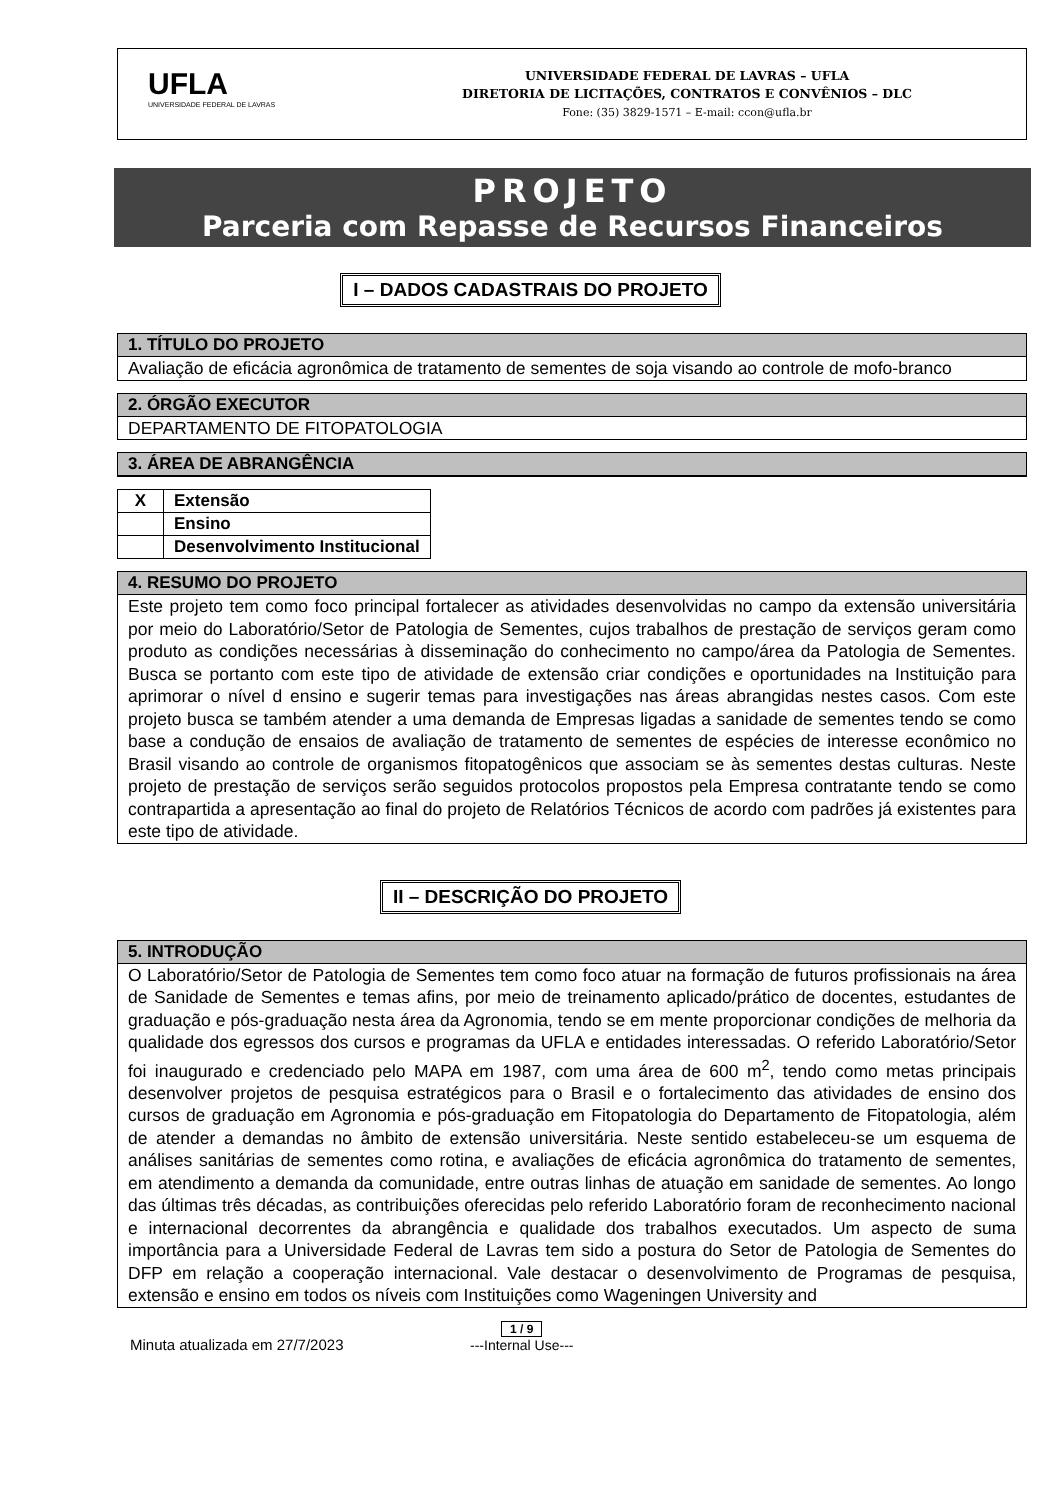UFLA
UNIVERSIDADE FEDERAL DE LAVRAS
UNIVERSIDADE FEDERAL DE LAVRAS – UFLA
DIRETORIA DE LICITAÇÕES, CONTRATOS E CONVÊNIOS – DLC
Fone: (35) 3829-1571 – E-mail: ccon@ufla.br
PROJETO
Parceria com Repasse de Recursos Financeiros
I – DADOS CADASTRAIS DO PROJETO
1. TÍTULO DO PROJETO
Avaliação de eficácia agronômica de tratamento de sementes de soja visando ao controle de mofo-branco
2. ÓRGÃO EXECUTOR
DEPARTAMENTO DE FITOPATOLOGIA
3. ÁREA DE ABRANGÊNCIA
| X | Extensão |
| | Ensino |
| | Desenvolvimento Institucional |
4. RESUMO DO PROJETO
Este projeto tem como foco principal fortalecer as atividades desenvolvidas no campo da extensão universitária por meio do Laboratório/Setor de Patologia de Sementes, cujos trabalhos de prestação de serviços geram como produto as condições necessárias à disseminação do conhecimento no campo/área da Patologia de Sementes. Busca se portanto com este tipo de atividade de extensão criar condições e oportunidades na Instituição para aprimorar o nível d ensino e sugerir temas para investigações nas áreas abrangidas nestes casos. Com este projeto busca se também atender a uma demanda de Empresas ligadas a sanidade de sementes tendo se como base a condução de ensaios de avaliação de tratamento de sementes de espécies de interesse econômico no Brasil visando ao controle de organismos fitopatogênicos que associam se às sementes destas culturas. Neste projeto de prestação de serviços serão seguidos protocolos propostos pela Empresa contratante tendo se como contrapartida a apresentação ao final do projeto de Relatórios Técnicos de acordo com padrões já existentes para este tipo de atividade.
II – DESCRIÇÃO DO PROJETO
5. INTRODUÇÃO
O Laboratório/Setor de Patologia de Sementes tem como foco atuar na formação de futuros profissionais na área de Sanidade de Sementes e temas afins, por meio de treinamento aplicado/prático de docentes, estudantes de graduação e pós-graduação nesta área da Agronomia, tendo se em mente proporcionar condições de melhoria da qualidade dos egressos dos cursos e programas da UFLA e entidades interessadas. O referido Laboratório/Setor foi inaugurado e credenciado pelo MAPA em 1987, com uma área de 600 m<sup>2</sup>, tendo como metas principais desenvolver projetos de pesquisa estratégicos para o Brasil e o fortalecimento das atividades de ensino dos cursos de graduação em Agronomia e pós-graduação em Fitopatologia do Departamento de Fitopatologia, além de atender a demandas no âmbito de extensão universitária. Neste sentido estabeleceu-se um esquema de análises sanitárias de sementes como rotina, e avaliações de eficácia agronômica do tratamento de sementes, em atendimento a demanda da comunidade, entre outras linhas de atuação em sanidade de sementes. Ao longo das últimas três décadas, as contribuições oferecidas pelo referido Laboratório foram de reconhecimento nacional e internacional decorrentes da abrangência e qualidade dos trabalhos executados. Um aspecto de suma importância para a Universidade Federal de Lavras tem sido a postura do Setor de Patologia de Sementes do DFP em relação a cooperação internacional. Vale destacar o desenvolvimento de Programas de pesquisa, extensão e ensino em todos os níveis com Instituições como Wageningen University and
Minuta atualizada em 27/7/2023
1 / 9
---Internal Use---